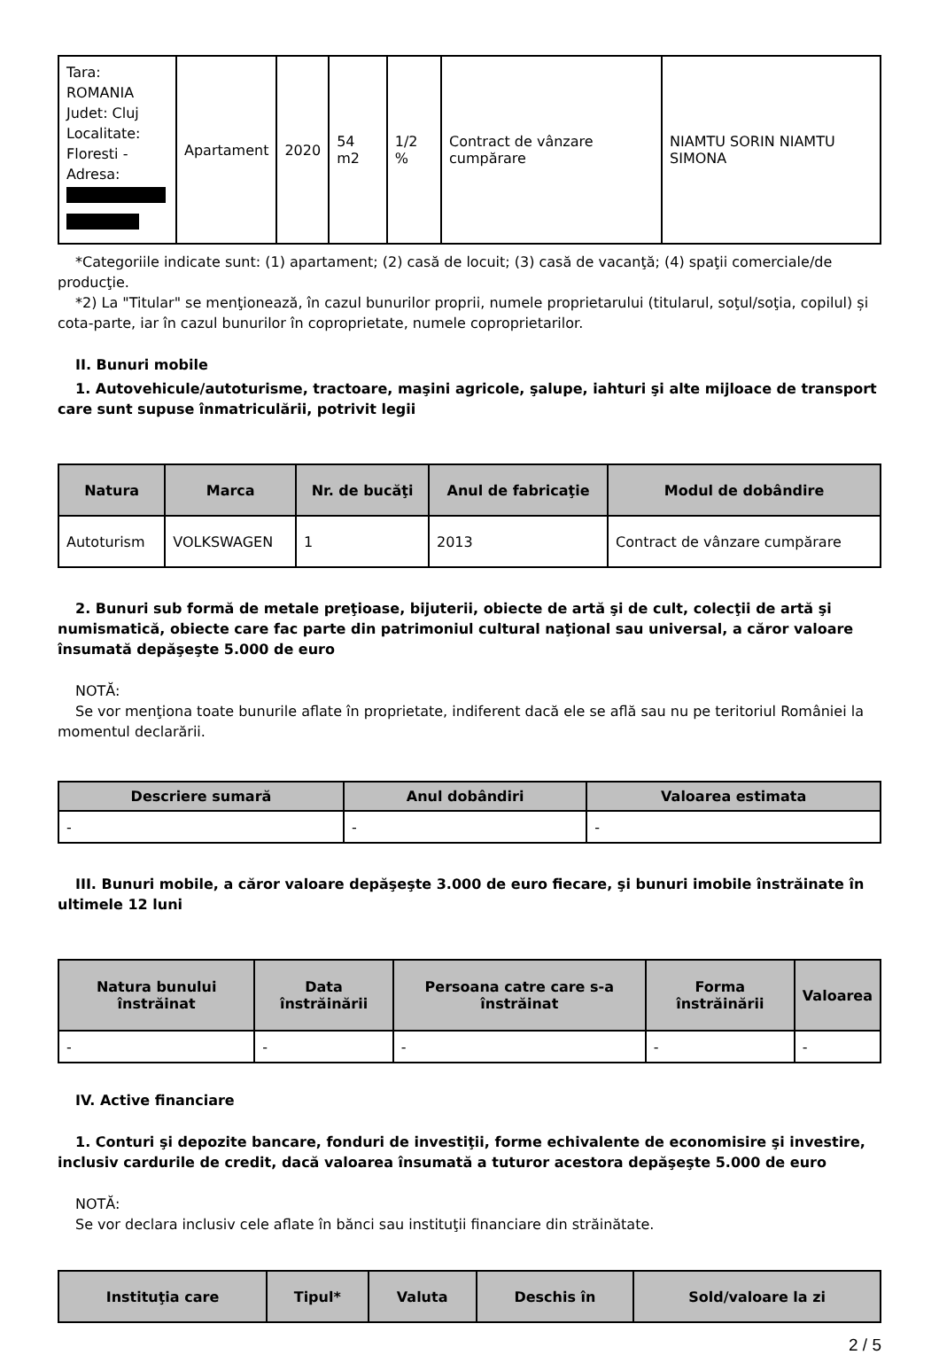| Tara: ROMANIA Judet: Cluj Localitate: Floresti - Adresa: | Apartament | 2020 | 54 m2 | 1/2 % | Contract de vânzare cumpărare | NIAMTU SORIN NIAMTU SIMONA |
*Categoriile indicate sunt: (1) apartament; (2) casă de locuit; (3) casă de vacanţă; (4) spaţii comerciale/de producţie.
*2) La "Titular" se menţionează, în cazul bunurilor proprii, numele proprietarului (titularul, soţul/soţia, copilul) și cota-parte, iar în cazul bunurilor în coproprietate, numele coproprietarilor.
II. Bunuri mobile
1. Autovehicule/autoturisme, tractoare, maşini agricole, şalupe, iahturi şi alte mijloace de transport care sunt supuse înmatriculării, potrivit legii
| Natura | Marca | Nr. de bucăţi | Anul de fabricaţie | Modul de dobândire |
| --- | --- | --- | --- | --- |
| Autoturism | VOLKSWAGEN | 1 | 2013 | Contract de vânzare cumpărare |
2. Bunuri sub formă de metale preţioase, bijuterii, obiecte de artă şi de cult, colecţii de artă şi numismatică, obiecte care fac parte din patrimoniul cultural naţional sau universal, a căror valoare însumată depăşeşte 5.000 de euro
NOTĂ:
Se vor menţiona toate bunurile aflate în proprietate, indiferent dacă ele se află sau nu pe teritoriul României la momentul declarării.
| Descriere sumară | Anul dobândiri | Valoarea estimata |
| --- | --- | --- |
| - | - | - |
III. Bunuri mobile, a căror valoare depăşeşte 3.000 de euro fiecare, şi bunuri imobile înstrăinate în ultimele 12 luni
| Natura bunului înstrăinat | Data înstrăinării | Persoana catre care s-a înstrăinat | Forma înstrăinării | Valoarea |
| --- | --- | --- | --- | --- |
| - | - | - | - | - |
IV. Active financiare
1. Conturi şi depozite bancare, fonduri de investiţii, forme echivalente de economisire şi investire, inclusiv cardurile de credit, dacă valoarea însumată a tuturor acestora depăşeşte 5.000 de euro
NOTĂ:
Se vor declara inclusiv cele aflate în bănci sau instituţii financiare din străinătate.
| Instituţia care | Tipul* | Valuta | Deschis în | Sold/valoare la zi |
| --- | --- | --- | --- | --- |
2 / 5